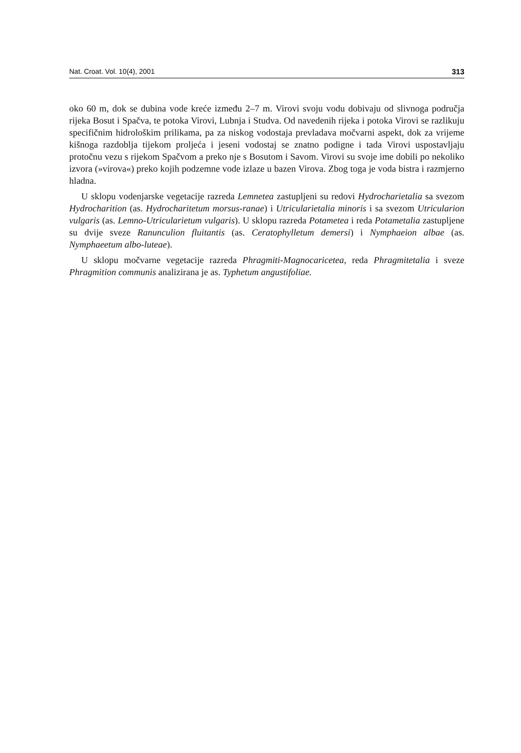Nat. Croat. Vol. 10(4), 2001 313
oko 60 m, dok se dubina vode kreće između 2–7 m. Virovi svoju vodu dobivaju od slivnoga područja rijeka Bosut i Spačva, te potoka Virovi, Lubnja i Studva. Od navedenih rijeka i potoka Virovi se razlikuju specifičnim hidrološkim prilikama, pa za niskog vodostaja prevladava močvarni aspekt, dok za vrijeme kišnoga razdoblja tijekom proljeća i jeseni vodostaj se znatno podigne i tada Virovi uspostavljaju protočnu vezu s rijekom Spačvom a preko nje s Bosutom i Savom. Virovi su svoje ime dobili po nekoliko izvora (»virova«) preko kojih podzemne vode izlaze u bazen Virova. Zbog toga je voda bistra i razmjerno hladna.
U sklopu vodenjarske vegetacije razreda Lemnetea zastupljeni su redovi Hydrocharietalia sa svezom Hydrocharition (as. Hydrocharitetum morsus-ranae) i Utricularietalia minoris i sa svezom Utricularion vulgaris (as. Lemno-Utricularietum vulgaris). U sklopu razreda Potametea i reda Potametalia zastupljene su dvije sveze Ranunculion fluitantis (as. Ceratophylletum demersi) i Nymphaeion albae (as. Nymphaeetum albo-luteae).
U sklopu močvarne vegetacije razreda Phragmiti-Magnocaricetea, reda Phragmitetalia i sveze Phragmition communis analizirana je as. Typhetum angustifoliae.